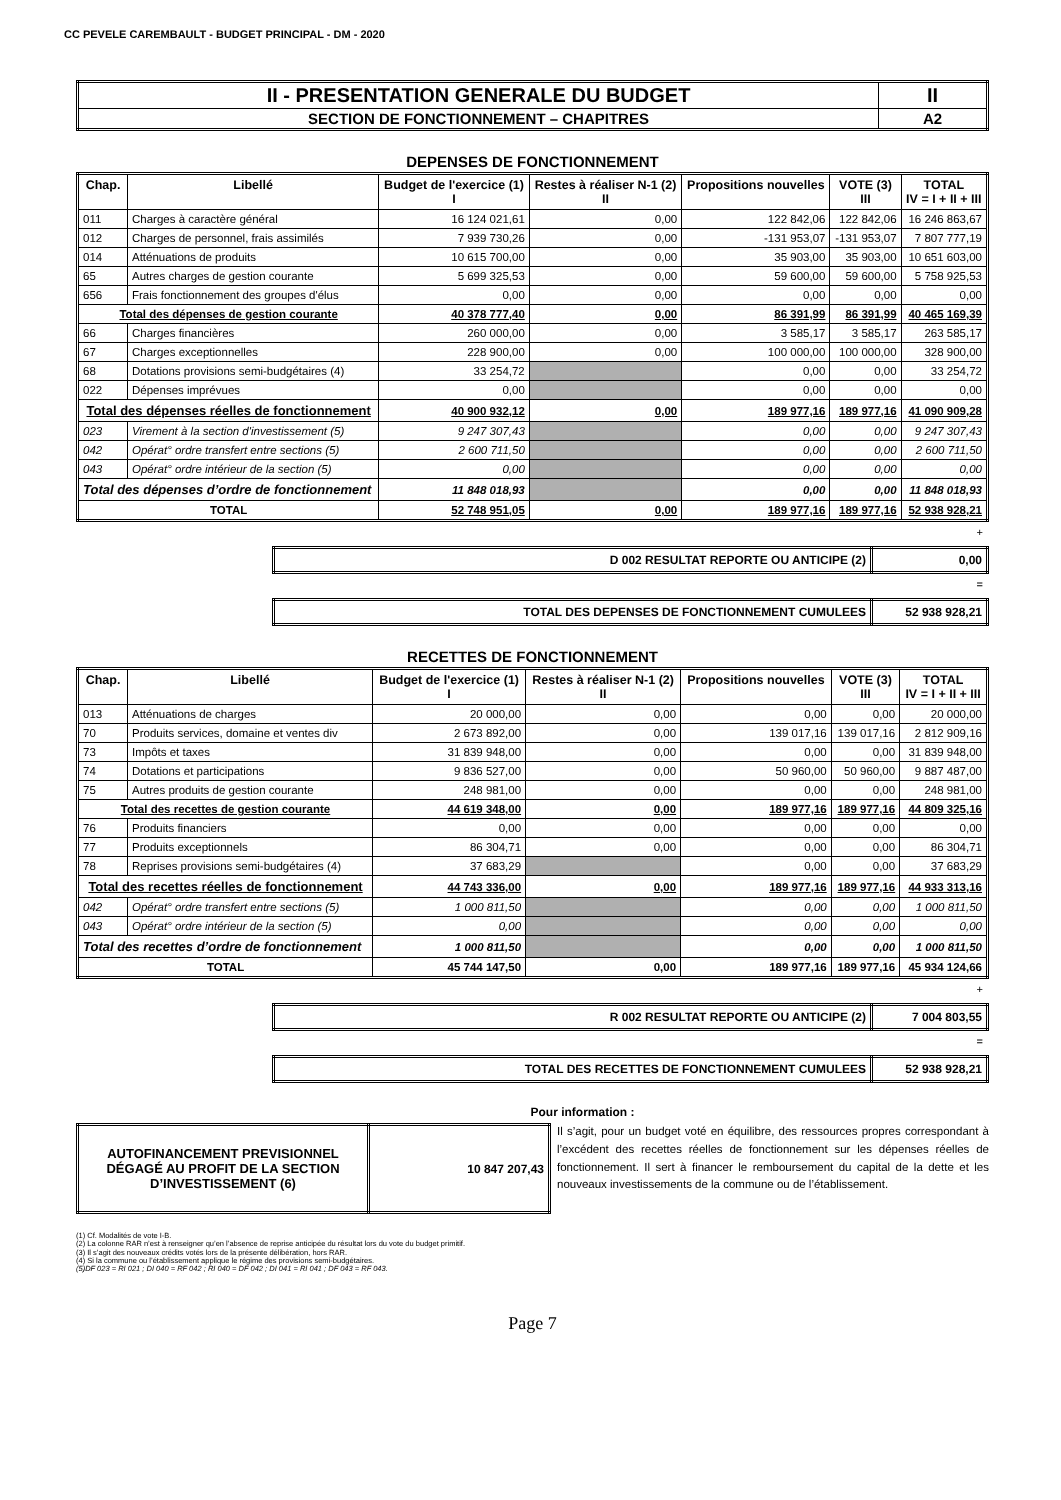CC PEVELE CAREMBAULT - BUDGET PRINCIPAL - DM - 2020
| II - PRESENTATION GENERALE DU BUDGET | II |
| SECTION DE FONCTIONNEMENT – CHAPITRES | A2 |
DEPENSES DE FONCTIONNEMENT
| Chap. | Libellé | Budget de l'exercice (1) I | Restes à réaliser N-1 (2) II | Propositions nouvelles | VOTE (3) III | TOTAL IV = I + II + III |
| --- | --- | --- | --- | --- | --- | --- |
| 011 | Charges à caractère général | 16 124 021,61 | 0,00 | 122 842,06 | 122 842,06 | 16 246 863,67 |
| 012 | Charges de personnel, frais assimilés | 7 939 730,26 | 0,00 | -131 953,07 | -131 953,07 | 7 807 777,19 |
| 014 | Atténuations de produits | 10 615 700,00 | 0,00 | 35 903,00 | 35 903,00 | 10 651 603,00 |
| 65 | Autres charges de gestion courante | 5 699 325,53 | 0,00 | 59 600,00 | 59 600,00 | 5 758 925,53 |
| 656 | Frais fonctionnement des groupes d'élus | 0,00 | 0,00 | 0,00 | 0,00 | 0,00 |
| Total des dépenses de gestion courante | | 40 378 777,40 | 0,00 | 86 391,99 | 86 391,99 | 40 465 169,39 |
| 66 | Charges financières | 260 000,00 | 0,00 | 3 585,17 | 3 585,17 | 263 585,17 |
| 67 | Charges exceptionnelles | 228 900,00 | 0,00 | 100 000,00 | 100 000,00 | 328 900,00 |
| 68 | Dotations provisions semi-budgétaires (4) | 33 254,72 | | 0,00 | 0,00 | 33 254,72 |
| 022 | Dépenses imprévues | 0,00 | | 0,00 | 0,00 | 0,00 |
| Total des dépenses réelles de fonctionnement | | 40 900 932,12 | 0,00 | 189 977,16 | 189 977,16 | 41 090 909,28 |
| 023 | Virement à la section d'investissement (5) | 9 247 307,43 | | 0,00 | 0,00 | 9 247 307,43 |
| 042 | Opérat° ordre transfert entre sections (5) | 2 600 711,50 | | 0,00 | 0,00 | 2 600 711,50 |
| 043 | Opérat° ordre intérieur de la section (5) | 0,00 | | 0,00 | 0,00 | 0,00 |
| Total des dépenses d’ordre de fonctionnement | | 11 848 018,93 | | 0,00 | 0,00 | 11 848 018,93 |
| TOTAL | | 52 748 951,05 | 0,00 | 189 977,16 | 189 977,16 | 52 938 928,21 |
+
| D 002 RESULTAT REPORTE OU ANTICIPE (2) | 0,00 |
=
| TOTAL DES DEPENSES DE FONCTIONNEMENT CUMULEES | 52 938 928,21 |
RECETTES DE FONCTIONNEMENT
| Chap. | Libellé | Budget de l'exercice (1) I | Restes à réaliser N-1 (2) II | Propositions nouvelles | VOTE (3) III | TOTAL IV = I + II + III |
| --- | --- | --- | --- | --- | --- | --- |
| 013 | Atténuations de charges | 20 000,00 | 0,00 | 0,00 | 0,00 | 20 000,00 |
| 70 | Produits services, domaine et ventes div | 2 673 892,00 | 0,00 | 139 017,16 | 139 017,16 | 2 812 909,16 |
| 73 | Impôts et taxes | 31 839 948,00 | 0,00 | 0,00 | 0,00 | 31 839 948,00 |
| 74 | Dotations et participations | 9 836 527,00 | 0,00 | 50 960,00 | 50 960,00 | 9 887 487,00 |
| 75 | Autres produits de gestion courante | 248 981,00 | 0,00 | 0,00 | 0,00 | 248 981,00 |
| Total des recettes de gestion courante | | 44 619 348,00 | 0,00 | 189 977,16 | 189 977,16 | 44 809 325,16 |
| 76 | Produits financiers | 0,00 | 0,00 | 0,00 | 0,00 | 0,00 |
| 77 | Produits exceptionnels | 86 304,71 | 0,00 | 0,00 | 0,00 | 86 304,71 |
| 78 | Reprises provisions semi-budgétaires (4) | 37 683,29 | | 0,00 | 0,00 | 37 683,29 |
| Total des recettes réelles de fonctionnement | | 44 743 336,00 | 0,00 | 189 977,16 | 189 977,16 | 44 933 313,16 |
| 042 | Opérat° ordre transfert entre sections (5) | 1 000 811,50 | | 0,00 | 0,00 | 1 000 811,50 |
| 043 | Opérat° ordre intérieur de la section (5) | 0,00 | | 0,00 | 0,00 | 0,00 |
| Total des recettes d’ordre de fonctionnement | | 1 000 811,50 | | 0,00 | 0,00 | 1 000 811,50 |
| TOTAL | | 45 744 147,50 | 0,00 | 189 977,16 | 189 977,16 | 45 934 124,66 |
+
| R 002 RESULTAT REPORTE OU ANTICIPE (2) | 7 004 803,55 |
=
| TOTAL DES RECETTES DE FONCTIONNEMENT CUMULEES | 52 938 928,21 |
Pour information :
| AUTOFINANCEMENT PREVISIONNEL DÉGAGÉ AU PROFIT DE LA SECTION D’INVESTISSEMENT (6) | 10 847 207,43 |
Il s’agit, pour un budget voté en équilibre, des ressources propres correspondant à l’excédent des recettes réelles de fonctionnement sur les dépenses réelles de fonctionnement. Il sert à financer le remboursement du capital de la dette et les nouveaux investissements de la commune ou de l’établissement.
(1) Cf. Modalités de vote I-B.
(2) La colonne RAR n’est à renseigner qu’en l’absence de reprise anticipée du résultat lors du vote du budget primitif.
(3) Il s’agit des nouveaux crédits votés lors de la présente délibération, hors RAR.
(4) Si la commune ou l’établissement applique le régime des provisions semi-budgétaires.
(5)DF 023 = RI 021 ; DI 040 = RF 042 ; RI 040 = DF 042 ; DI 041 = RI 041 ; DF 043 = RF 043.
Page 7